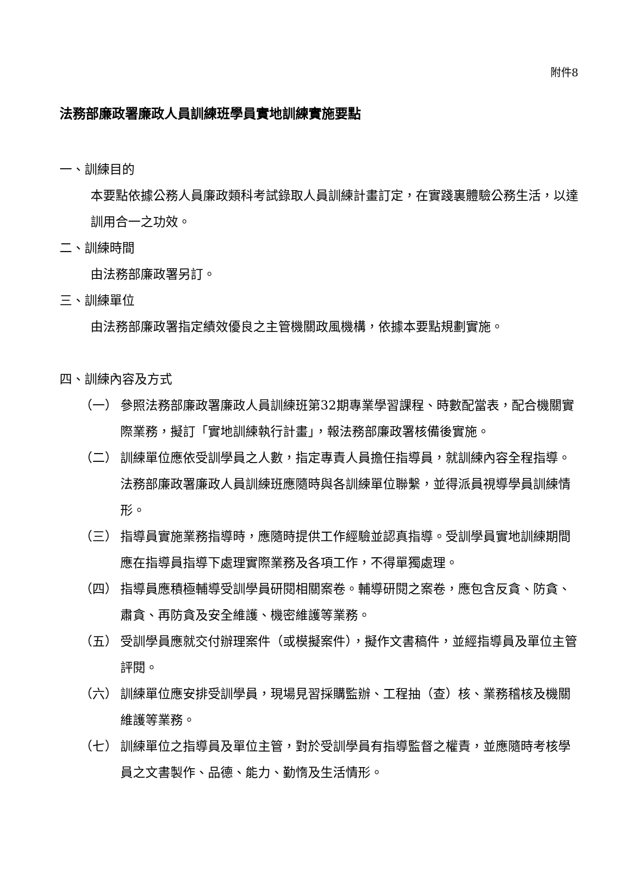附件8
法務部廉政署廉政人員訓練班學員實地訓練實施要點
一、訓練目的
本要點依據公務人員廉政類科考試錄取人員訓練計畫訂定，在實踐裏體驗公務生活，以達訓用合一之功效。
二、訓練時間
由法務部廉政署另訂。
三、訓練單位
由法務部廉政署指定績效優良之主管機關政風機構，依據本要點規劃實施。
四、訓練內容及方式
（一） 參照法務部廉政署廉政人員訓練班第32期專業學習課程、時數配當表，配合機關實際業務，擬訂「實地訓練執行計畫」，報法務部廉政署核備後實施。
（二） 訓練單位應依受訓學員之人數，指定專責人員擔任指導員，就訓練內容全程指導。法務部廉政署廉政人員訓練班應隨時與各訓練單位聯繫，並得派員視導學員訓練情形。
（三） 指導員實施業務指導時，應隨時提供工作經驗並認真指導。受訓學員實地訓練期間應在指導員指導下處理實際業務及各項工作，不得單獨處理。
（四） 指導員應積極輔導受訓學員研閱相關案卷。輔導研閱之案卷，應包含反貪、防貪、肅貪、再防貪及安全維護、機密維護等業務。
（五） 受訓學員應就交付辦理案件（或模擬案件），擬作文書稿件，並經指導員及單位主管評閱。
（六） 訓練單位應安排受訓學員，現場見習採購監辦、工程抽（查）核、業務稽核及機關維護等業務。
（七） 訓練單位之指導員及單位主管，對於受訓學員有指導監督之權責，並應隨時考核學員之文書製作、品德、能力、勤惰及生活情形。